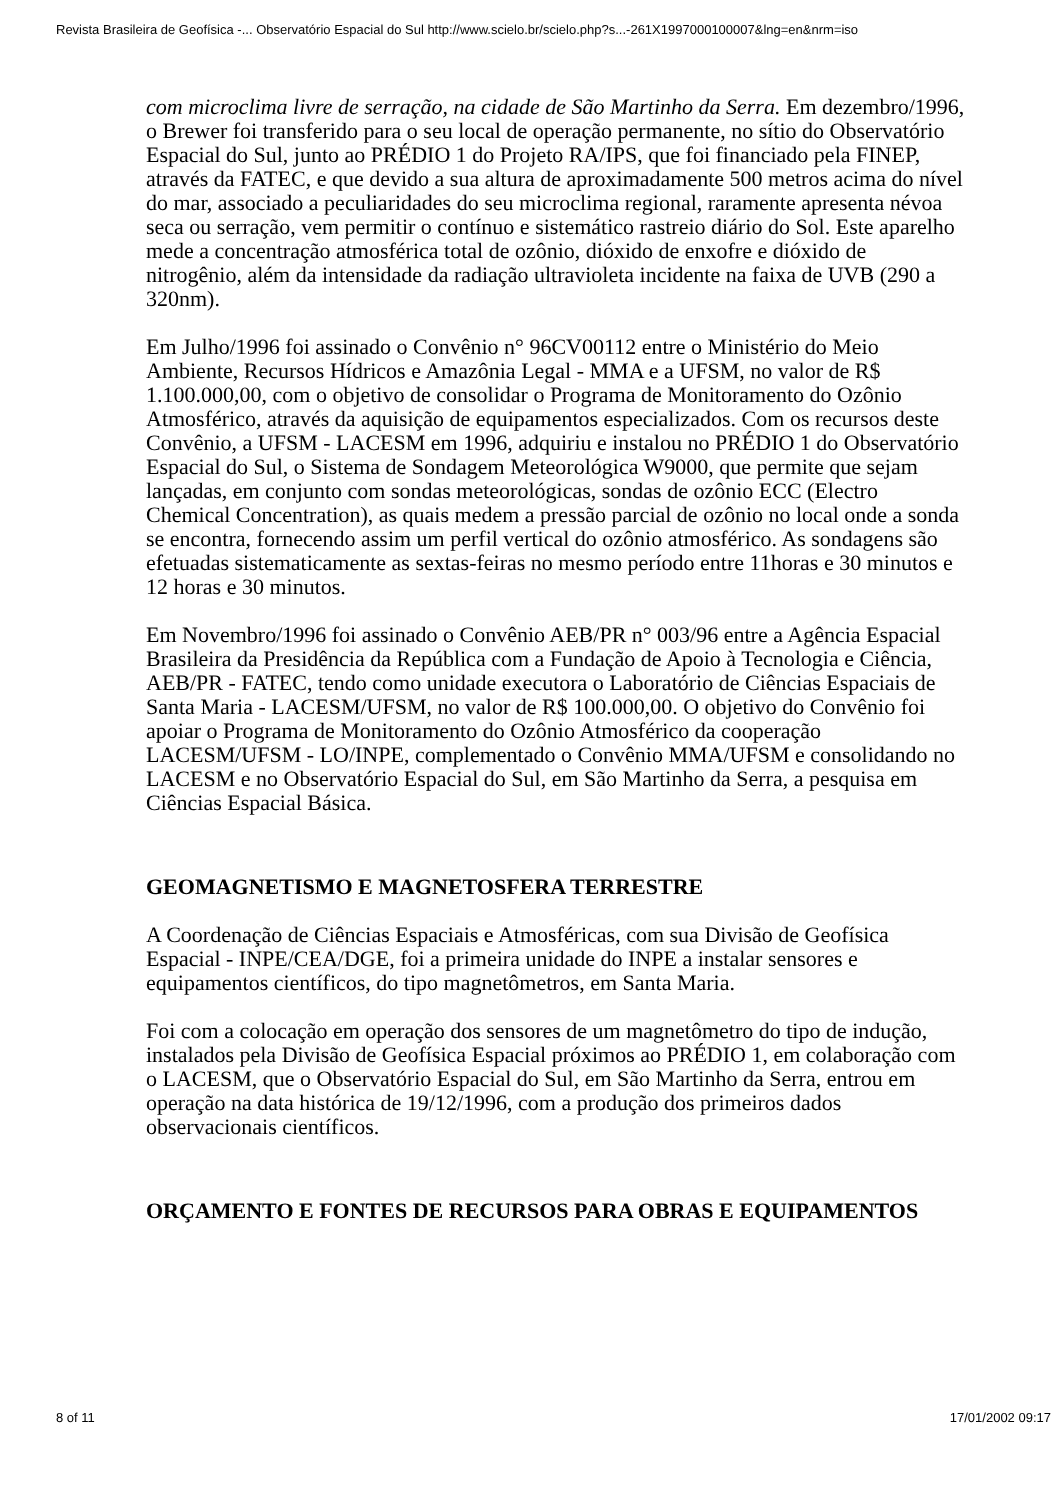Revista Brasileira de Geofísica -... Observatório Espacial do Sul http://www.scielo.br/scielo.php?s...-261X1997000100007&lng=en&nrm=iso
com microclima livre de serração, na cidade de São Martinho da Serra. Em dezembro/1996, o Brewer foi transferido para o seu local de operação permanente, no sítio do Observatório Espacial do Sul, junto ao PRÉDIO 1 do Projeto RA/IPS, que foi financiado pela FINEP, através da FATEC, e que devido a sua altura de aproximadamente 500 metros acima do nível do mar, associado a peculiaridades do seu microclima regional, raramente apresenta névoa seca ou serração, vem permitir o contínuo e sistemático rastreio diário do Sol. Este aparelho mede a concentração atmosférica total de ozônio, dióxido de enxofre e dióxido de nitrogênio, além da intensidade da radiação ultravioleta incidente na faixa de UVB (290 a 320nm).
Em Julho/1996 foi assinado o Convênio n° 96CV00112 entre o Ministério do Meio Ambiente, Recursos Hídricos e Amazônia Legal - MMA e a UFSM, no valor de R$ 1.100.000,00, com o objetivo de consolidar o Programa de Monitoramento do Ozônio Atmosférico, através da aquisição de equipamentos especializados. Com os recursos deste Convênio, a UFSM - LACESM em 1996, adquiriu e instalou no PRÉDIO 1 do Observatório Espacial do Sul, o Sistema de Sondagem Meteorológica W9000, que permite que sejam lançadas, em conjunto com sondas meteorológicas, sondas de ozônio ECC (Electro Chemical Concentration), as quais medem a pressão parcial de ozônio no local onde a sonda se encontra, fornecendo assim um perfil vertical do ozônio atmosférico. As sondagens são efetuadas sistematicamente as sextas-feiras no mesmo período entre 11horas e 30 minutos e 12 horas e 30 minutos.
Em Novembro/1996 foi assinado o Convênio AEB/PR n° 003/96 entre a Agência Espacial Brasileira da Presidência da República com a Fundação de Apoio à Tecnologia e Ciência, AEB/PR - FATEC, tendo como unidade executora o Laboratório de Ciências Espaciais de Santa Maria - LACESM/UFSM, no valor de R$ 100.000,00. O objetivo do Convênio foi apoiar o Programa de Monitoramento do Ozônio Atmosférico da cooperação LACESM/UFSM - LO/INPE, complementado o Convênio MMA/UFSM e consolidando no LACESM e no Observatório Espacial do Sul, em São Martinho da Serra, a pesquisa em Ciências Espacial Básica.
GEOMAGNETISMO E MAGNETOSFERA TERRESTRE
A Coordenação de Ciências Espaciais e Atmosféricas, com sua Divisão de Geofísica Espacial - INPE/CEA/DGE, foi a primeira unidade do INPE a instalar sensores e equipamentos científicos, do tipo magnetômetros, em Santa Maria.
Foi com a colocação em operação dos sensores de um magnetômetro do tipo de indução, instalados pela Divisão de Geofísica Espacial próximos ao PRÉDIO 1, em colaboração com o LACESM, que o Observatório Espacial do Sul, em São Martinho da Serra, entrou em operação na data histórica de 19/12/1996, com a produção dos primeiros dados observacionais científicos.
ORÇAMENTO E FONTES DE RECURSOS PARA OBRAS E EQUIPAMENTOS
8 of 11 17/01/2002 09:17